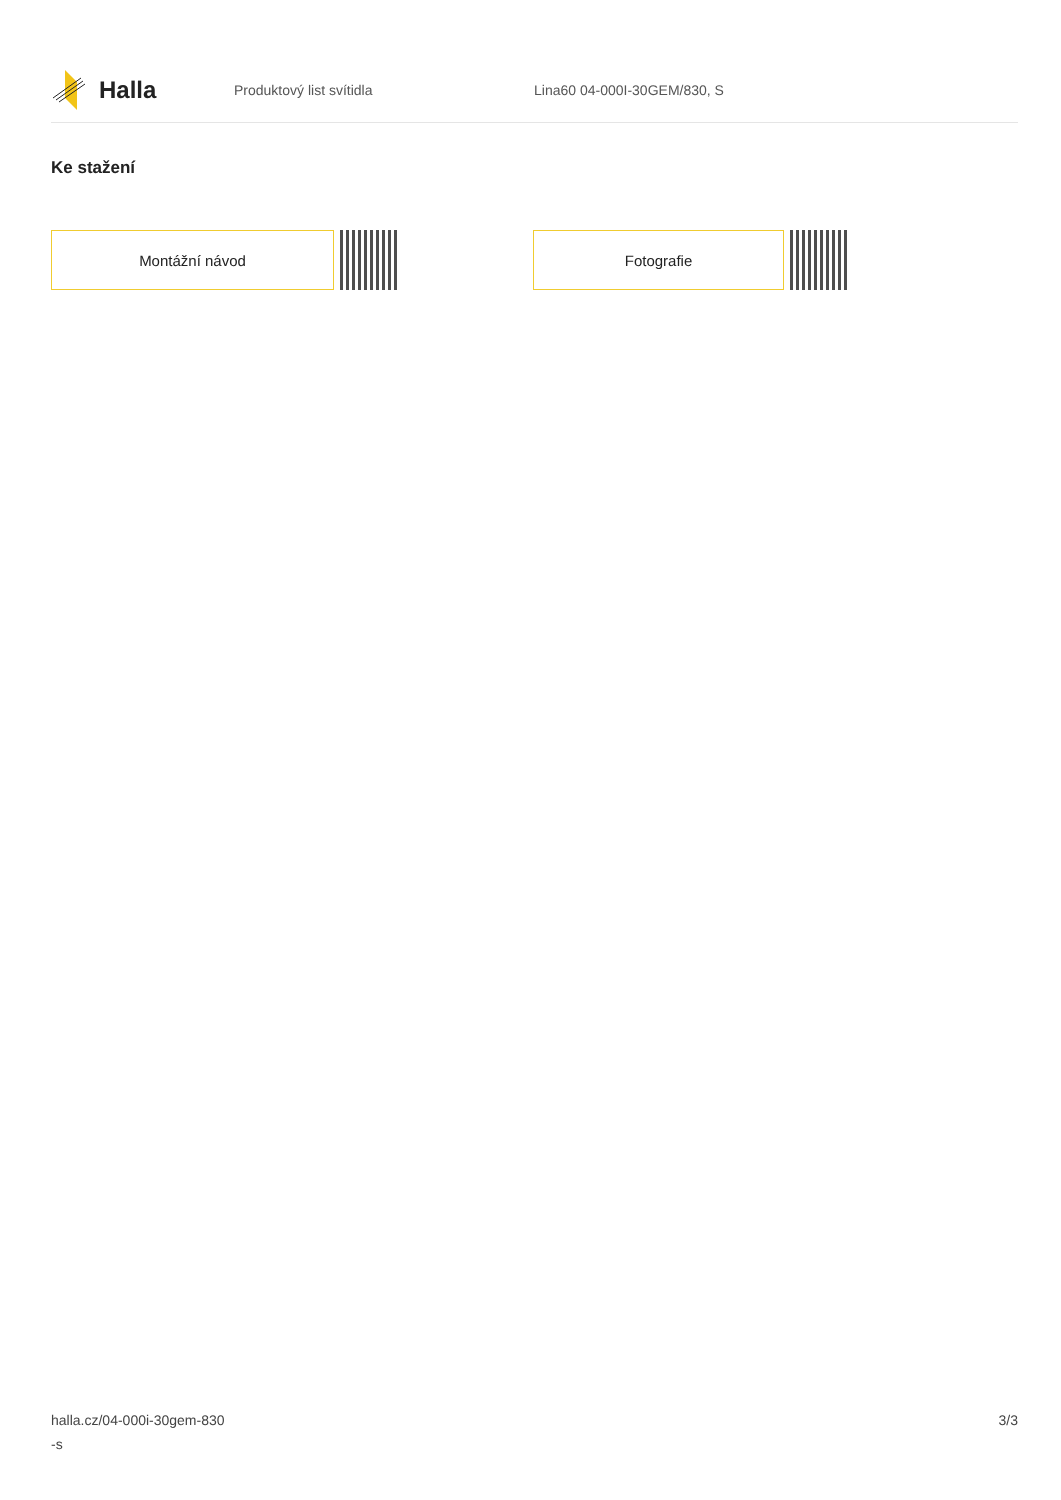Halla
Produktový list svítidla Lina60 04-000I-30GEM/830, S
Ke stažení
Montážní návod Fotografie
halla.cz/04-000i-30gem-830
-s
3/3